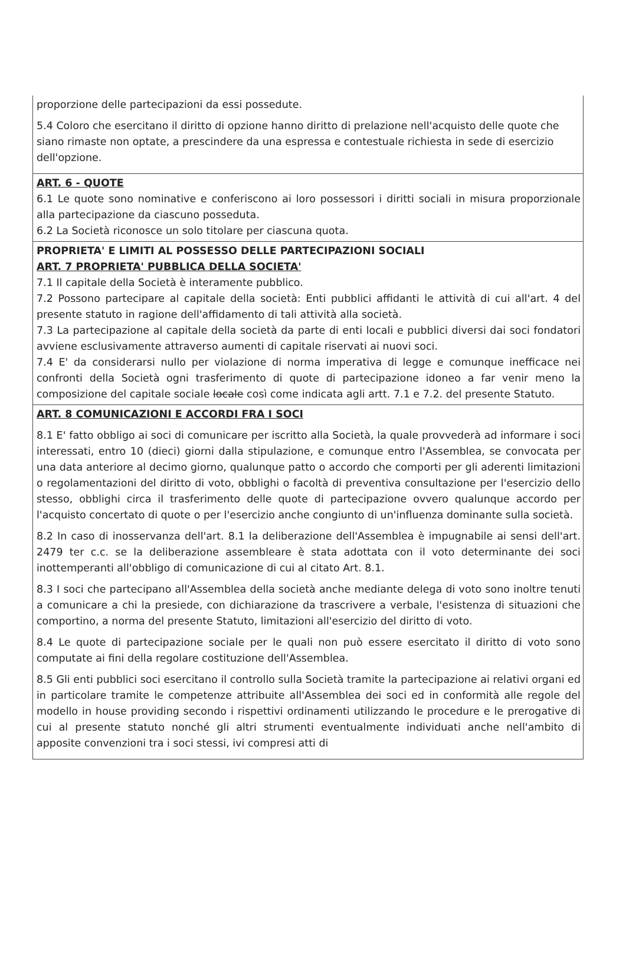proporzione delle partecipazioni da essi possedute.
5.4 Coloro che esercitano il diritto di opzione hanno diritto di prelazione nell'acquisto delle quote che siano rimaste non optate, a prescindere da una espressa e contestuale richiesta in sede di esercizio dell'opzione.
ART. 6 - QUOTE
6.1 Le quote sono nominative e conferiscono ai loro possessori i diritti sociali in misura proporzionale alla partecipazione da ciascuno posseduta.
6.2 La Società riconosce un solo titolare per ciascuna quota.
PROPRIETA' E LIMITI AL POSSESSO DELLE PARTECIPAZIONI SOCIALI
ART. 7 PROPRIETA' PUBBLICA DELLA SOCIETA'
7.1 Il capitale della Società è interamente pubblico.
7.2 Possono partecipare al capitale della società: Enti pubblici affidanti le attività di cui all'art. 4 del presente statuto in ragione dell'affidamento di tali attività alla società.
7.3 La partecipazione al capitale della società da parte di enti locali e pubblici diversi dai soci fondatori avviene esclusivamente attraverso aumenti di capitale riservati ai nuovi soci.
7.4 E' da considerarsi nullo per violazione di norma imperativa di legge e comunque inefficace nei confronti della Società ogni trasferimento di quote di partecipazione idoneo a far venir meno la composizione del capitale sociale locale così come indicata agli artt. 7.1 e 7.2. del presente Statuto.
ART. 8 COMUNICAZIONI E ACCORDI FRA I SOCI
8.1 E' fatto obbligo ai soci di comunicare per iscritto alla Società, la quale provvederà ad informare i soci interessati, entro 10 (dieci) giorni dalla stipulazione, e comunque entro l'Assemblea, se convocata per una data anteriore al decimo giorno, qualunque patto o accordo che comporti per gli aderenti limitazioni o regolamentazioni del diritto di voto, obblighi o facoltà di preventiva consultazione per l'esercizio dello stesso, obblighi circa il trasferimento delle quote di partecipazione ovvero qualunque accordo per l'acquisto concertato di quote o per l'esercizio anche congiunto di un'influenza dominante sulla società.
8.2 In caso di inosservanza dell'art. 8.1 la deliberazione dell'Assemblea è impugnabile ai sensi dell'art. 2479 ter c.c. se la deliberazione assembleare è stata adottata con il voto determinante dei soci inottemperanti all'obbligo di comunicazione di cui al citato Art. 8.1.
8.3 I soci che partecipano all'Assemblea della società anche mediante delega di voto sono inoltre tenuti a comunicare a chi la presiede, con dichiarazione da trascrivere a verbale, l'esistenza di situazioni che comportino, a norma del presente Statuto, limitazioni all'esercizio del diritto di voto.
8.4 Le quote di partecipazione sociale per le quali non può essere esercitato il diritto di voto sono computate ai fini della regolare costituzione dell'Assemblea.
8.5 Gli enti pubblici soci esercitano il controllo sulla Società tramite la partecipazione ai relativi organi ed in particolare tramite le competenze attribuite all'Assemblea dei soci ed in conformità alle regole del modello in house providing secondo i rispettivi ordinamenti utilizzando le procedure e le prerogative di cui al presente statuto nonché gli altri strumenti eventualmente individuati anche nell'ambito di apposite convenzioni tra i soci stessi, ivi compresi atti di